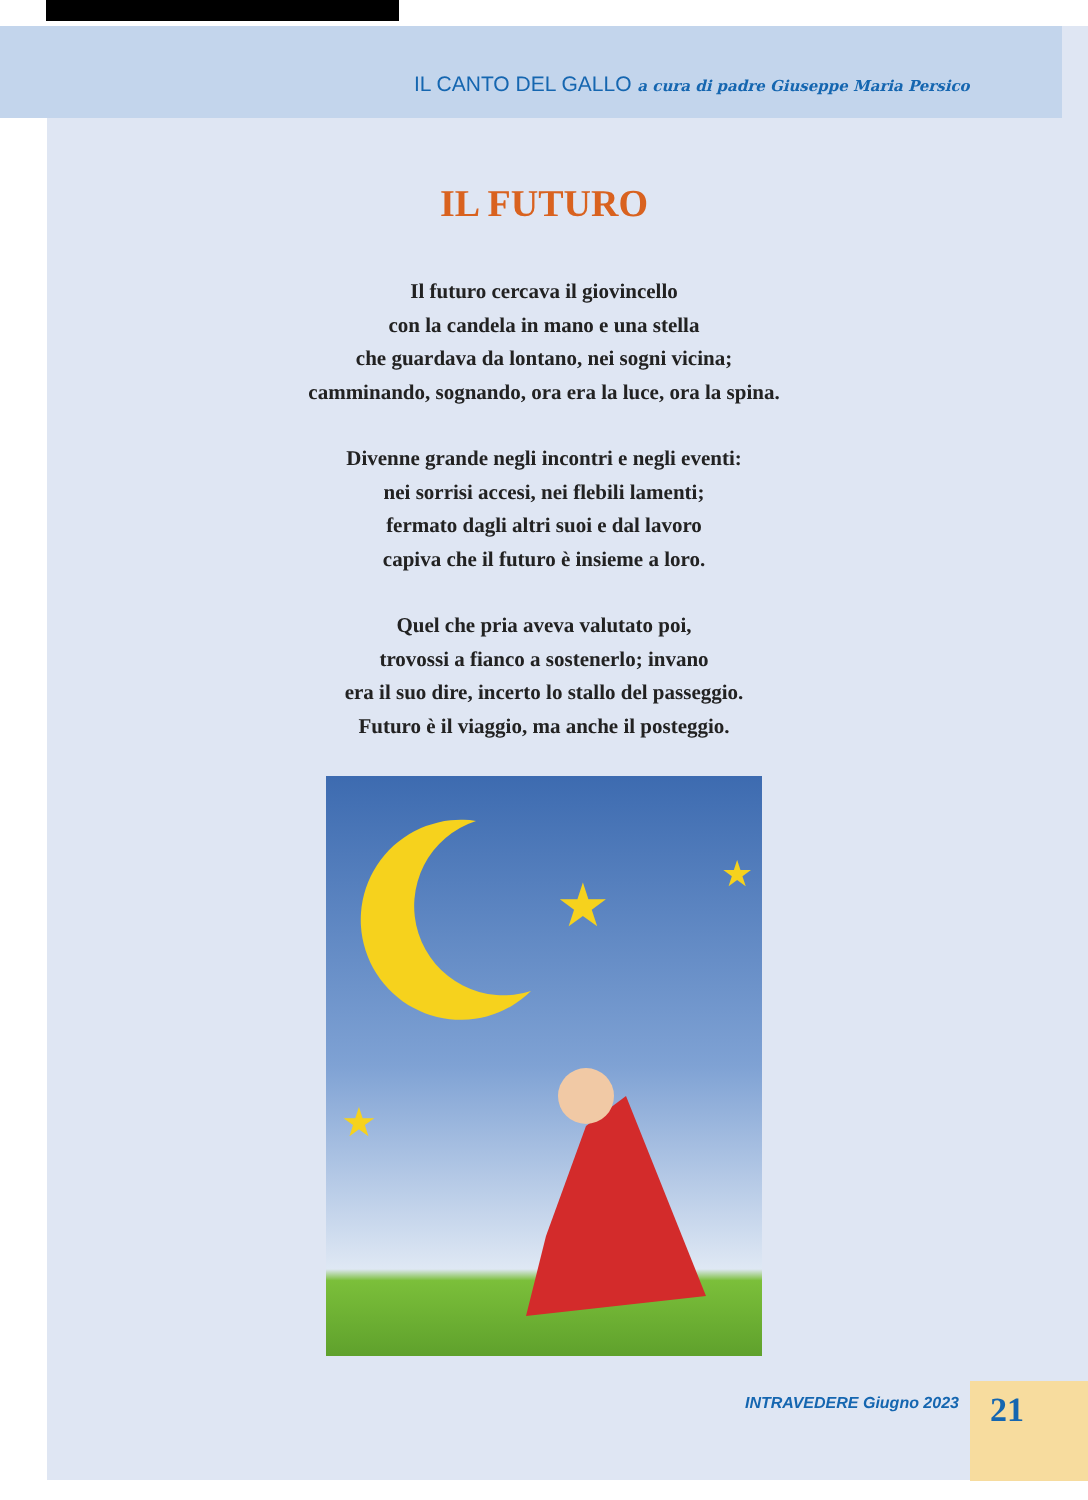IL CANTO DEL GALLO a cura di padre Giuseppe Maria Persico
IL FUTURO
Il futuro cercava il giovincello
con la candela in mano e una stella
che guardava da lontano, nei sogni vicina;
camminando, sognando, ora era la luce, ora la spina.
Divenne grande negli incontri e negli eventi:
nei sorrisi accesi, nei flebili lamenti;
fermato dagli altri suoi e dal lavoro
capiva che il futuro è insieme a loro.
Quel che pria aveva valutato poi,
trovossi a fianco a sostenerlo; invano
era il suo dire, incerto lo stallo del passeggio.
Futuro è il viaggio, ma anche il posteggio.
★
★
★
INTRAVEDERE Giugno 2023 21